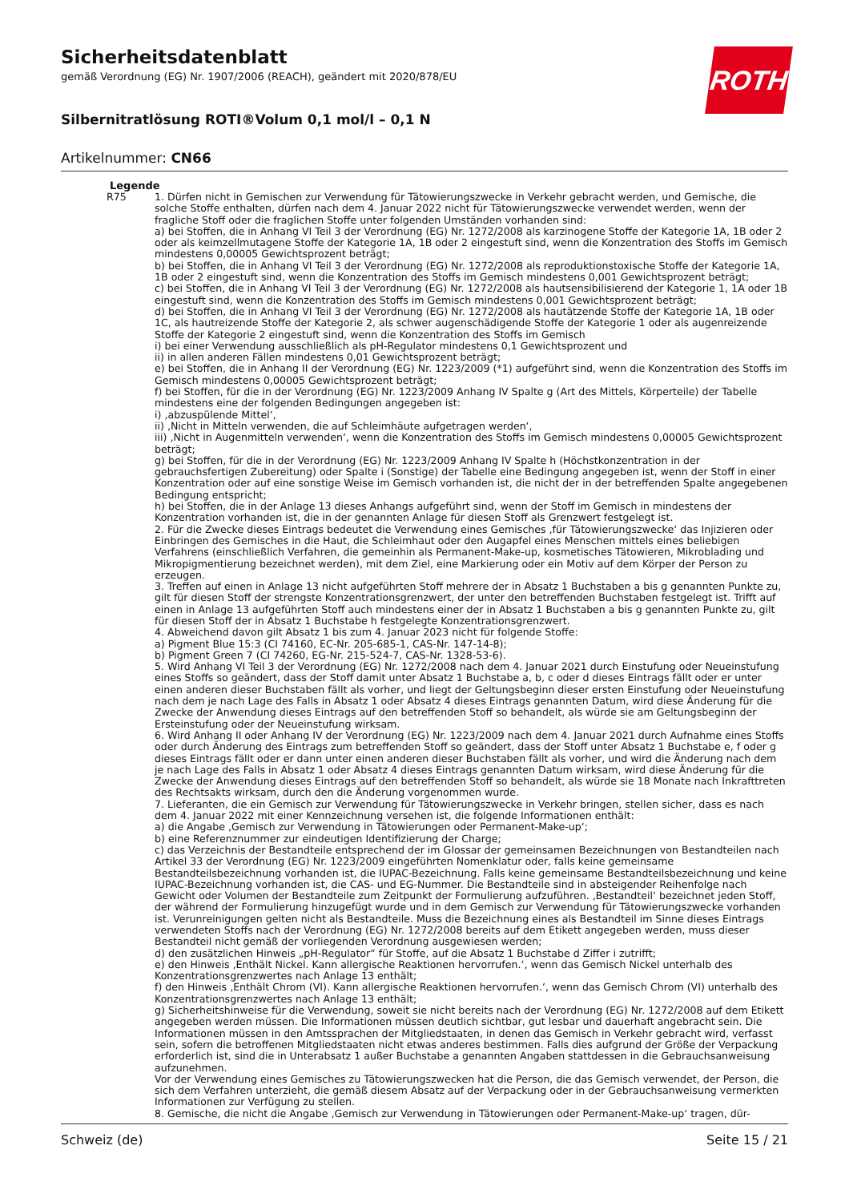ROTH
Sicherheitsdatenblatt
gemäß Verordnung (EG) Nr. 1907/2006 (REACH), geändert mit 2020/878/EU
Silbernitratlösung ROTI®Volum 0,1 mol/l – 0,1 N
Artikelnummer: CN66
Legende
R75 1. Dürfen nicht in Gemischen zur Verwendung für Tätowierungszwecke in Verkehr gebracht werden, und Gemische, die solche Stoffe enthalten, dürfen nach dem 4. Januar 2022 nicht für Tätowierungszwecke verwendet werden, wenn der fragliche Stoff oder die fraglichen Stoffe unter folgenden Umständen vorhanden sind:
a) bei Stoffen, die in Anhang VI Teil 3 der Verordnung (EG) Nr. 1272/2008 als karzinogene Stoffe der Kategorie 1A, 1B oder 2 oder als keimzellmutagene Stoffe der Kategorie 1A, 1B oder 2 eingestuft sind, wenn die Konzentration des Stoffs im Gemisch mindestens 0,00005 Gewichtsprozent beträgt;
b) bei Stoffen, die in Anhang VI Teil 3 der Verordnung (EG) Nr. 1272/2008 als reproduktionstoxische Stoffe der Kategorie 1A, 1B oder 2 eingestuft sind, wenn die Konzentration des Stoffs im Gemisch mindestens 0,001 Gewichtsprozent beträgt;
c) bei Stoffen, die in Anhang VI Teil 3 der Verordnung (EG) Nr. 1272/2008 als hautsensibilisierend der Kategorie 1, 1A oder 1B eingestuft sind, wenn die Konzentration des Stoffs im Gemisch mindestens 0,001 Gewichtsprozent beträgt;
d) bei Stoffen, die in Anhang VI Teil 3 der Verordnung (EG) Nr. 1272/2008 als hautätzende Stoffe der Kategorie 1A, 1B oder 1C, als hautreizende Stoffe der Kategorie 2, als schwer augenschädigende Stoffe der Kategorie 1 oder als augenreizende Stoffe der Kategorie 2 eingestuft sind, wenn die Konzentration des Stoffs im Gemisch
i) bei einer Verwendung ausschließlich als pH-Regulator mindestens 0,1 Gewichtsprozent und
ii) in allen anderen Fällen mindestens 0,01 Gewichtsprozent beträgt;
e) bei Stoffen, die in Anhang II der Verordnung (EG) Nr. 1223/2009 (*1) aufgeführt sind, wenn die Konzentration des Stoffs im Gemisch mindestens 0,00005 Gewichtsprozent beträgt;
f) bei Stoffen, für die in der Verordnung (EG) Nr. 1223/2009 Anhang IV Spalte g (Art des Mittels, Körperteile) der Tabelle mindestens eine der folgenden Bedingungen angegeben ist:
i) ‚abzuspülende Mittel‘,
ii) ‚Nicht in Mitteln verwenden, die auf Schleimhäute aufgetragen werden‘,
iii) ‚Nicht in Augenmitteln verwenden‘, wenn die Konzentration des Stoffs im Gemisch mindestens 0,00005 Gewichtsprozent beträgt;
g) bei Stoffen, für die in der Verordnung (EG) Nr. 1223/2009 Anhang IV Spalte h (Höchstkonzentration in der gebrauchsfertigen Zubereitung) oder Spalte i (Sonstige) der Tabelle eine Bedingung angegeben ist, wenn der Stoff in einer Konzentration oder auf eine sonstige Weise im Gemisch vorhanden ist, die nicht der in der betreffenden Spalte angegebenen Bedingung entspricht;
h) bei Stoffen, die in der Anlage 13 dieses Anhangs aufgeführt sind, wenn der Stoff im Gemisch in mindestens der Konzentration vorhanden ist, die in der genannten Anlage für diesen Stoff als Grenzwert festgelegt ist.
2. Für die Zwecke dieses Eintrags bedeutet die Verwendung eines Gemisches ‚für Tätowierungszwecke‘ das Injizieren oder Einbringen des Gemisches in die Haut, die Schleimhaut oder den Augapfel eines Menschen mittels eines beliebigen Verfahrens (einschließlich Verfahren, die gemeinhin als Permanent-Make-up, kosmetisches Tätowieren, Mikroblading und Mikropigmentierung bezeichnet werden), mit dem Ziel, eine Markierung oder ein Motiv auf dem Körper der Person zu erzeugen.
3. Treffen auf einen in Anlage 13 nicht aufgeführten Stoff mehrere der in Absatz 1 Buchstaben a bis g genannten Punkte zu, gilt für diesen Stoff der strengste Konzentrationsgrenzwert, der unter den betreffenden Buchstaben festgelegt ist. Trifft auf einen in Anlage 13 aufgeführten Stoff auch mindestens einer der in Absatz 1 Buchstaben a bis g genannten Punkte zu, gilt für diesen Stoff der in Absatz 1 Buchstabe h festgelegte Konzentrationsgrenzwert.
4. Abweichend davon gilt Absatz 1 bis zum 4. Januar 2023 nicht für folgende Stoffe:
a) Pigment Blue 15:3 (CI 74160, EC-Nr. 205-685-1, CAS-Nr. 147-14-8);
b) Pigment Green 7 (CI 74260, EG-Nr. 215-524-7, CAS-Nr. 1328-53-6).
5. Wird Anhang VI Teil 3 der Verordnung (EG) Nr. 1272/2008 nach dem 4. Januar 2021 durch Einstufung oder Neueinstufung eines Stoffs so geändert, dass der Stoff damit unter Absatz 1 Buchstabe a, b, c oder d dieses Eintrags fällt oder er unter einen anderen dieser Buchstaben fällt als vorher, und liegt der Geltungsbeginn dieser ersten Einstufung oder Neueinstufung nach dem je nach Lage des Falls in Absatz 1 oder Absatz 4 dieses Eintrags genannten Datum, wird diese Änderung für die Zwecke der Anwendung dieses Eintrags auf den betreffenden Stoff so behandelt, als würde sie am Geltungsbeginn der Ersteinstufung oder der Neueinstufung wirksam.
6. Wird Anhang II oder Anhang IV der Verordnung (EG) Nr. 1223/2009 nach dem 4. Januar 2021 durch Aufnahme eines Stoffs oder durch Änderung des Eintrags zum betreffenden Stoff so geändert, dass der Stoff unter Absatz 1 Buchstabe e, f oder g dieses Eintrags fällt oder er dann unter einen anderen dieser Buchstaben fällt als vorher, und wird die Änderung nach dem je nach Lage des Falls in Absatz 1 oder Absatz 4 dieses Eintrags genannten Datum wirksam, wird diese Änderung für die Zwecke der Anwendung dieses Eintrags auf den betreffenden Stoff so behandelt, als würde sie 18 Monate nach Inkrafttreten des Rechtsakts wirksam, durch den die Änderung vorgenommen wurde.
7. Lieferanten, die ein Gemisch zur Verwendung für Tätowierungszwecke in Verkehr bringen, stellen sicher, dass es nach dem 4. Januar 2022 mit einer Kennzeichnung versehen ist, die folgende Informationen enthält:
a) die Angabe ‚Gemisch zur Verwendung in Tätowierungen oder Permanent-Make-up‘;
b) eine Referenznummer zur eindeutigen Identifizierung der Charge;
c) das Verzeichnis der Bestandteile entsprechend der im Glossar der gemeinsamen Bezeichnungen von Bestandteilen nach Artikel 33 der Verordnung (EG) Nr. 1223/2009 eingeführten Nomenklatur oder, falls keine gemeinsame Bestandteilsbezeichnung vorhanden ist, die IUPAC-Bezeichnung. Falls keine gemeinsame Bestandteilsbezeichnung und keine IUPAC-Bezeichnung vorhanden ist, die CAS- und EG-Nummer. Die Bestandteile sind in absteigender Reihenfolge nach Gewicht oder Volumen der Bestandteile zum Zeitpunkt der Formulierung aufzuführen. ‚Bestandteil‘ bezeichnet jeden Stoff, der während der Formulierung hinzugefügt wurde und in dem Gemisch zur Verwendung für Tätowierungszwecke vorhanden ist. Verunreinigungen gelten nicht als Bestandteile. Muss die Bezeichnung eines als Bestandteil im Sinne dieses Eintrags verwendeten Stoffs nach der Verordnung (EG) Nr. 1272/2008 bereits auf dem Etikett angegeben werden, muss dieser Bestandteil nicht gemäß der vorliegenden Verordnung ausgewiesen werden;
d) den zusätzlichen Hinweis „pH-Regulator“ für Stoffe, auf die Absatz 1 Buchstabe d Ziffer i zutrifft;
e) den Hinweis ‚Enthält Nickel. Kann allergische Reaktionen hervorrufen.‘, wenn das Gemisch Nickel unterhalb des Konzentrationsgrenzwertes nach Anlage 13 enthält;
f) den Hinweis ‚Enthält Chrom (VI). Kann allergische Reaktionen hervorrufen.‘, wenn das Gemisch Chrom (VI) unterhalb des Konzentrationsgrenzwertes nach Anlage 13 enthält;
g) Sicherheitshinweise für die Verwendung, soweit sie nicht bereits nach der Verordnung (EG) Nr. 1272/2008 auf dem Etikett angegeben werden müssen. Die Informationen müssen deutlich sichtbar, gut lesbar und dauerhaft angebracht sein. Die Informationen müssen in den Amtssprachen der Mitgliedstaaten, in denen das Gemisch in Verkehr gebracht wird, verfasst sein, sofern die betroffenen Mitgliedstaaten nicht etwas anderes bestimmen. Falls dies aufgrund der Größe der Verpackung erforderlich ist, sind die in Unterabsatz 1 außer Buchstabe a genannten Angaben stattdessen in die Gebrauchsanweisung aufzunehmen.
Vor der Verwendung eines Gemisches zu Tätowierungszwecken hat die Person, die das Gemisch verwendet, der Person, die sich dem Verfahren unterzieht, die gemäß diesem Absatz auf der Verpackung oder in der Gebrauchsanweisung vermerkten Informationen zur Verfügung zu stellen.
8. Gemische, die nicht die Angabe ‚Gemisch zur Verwendung in Tätowierungen oder Permanent-Make-up‘ tragen, dür-
Schweiz (de) Seite 15 / 21